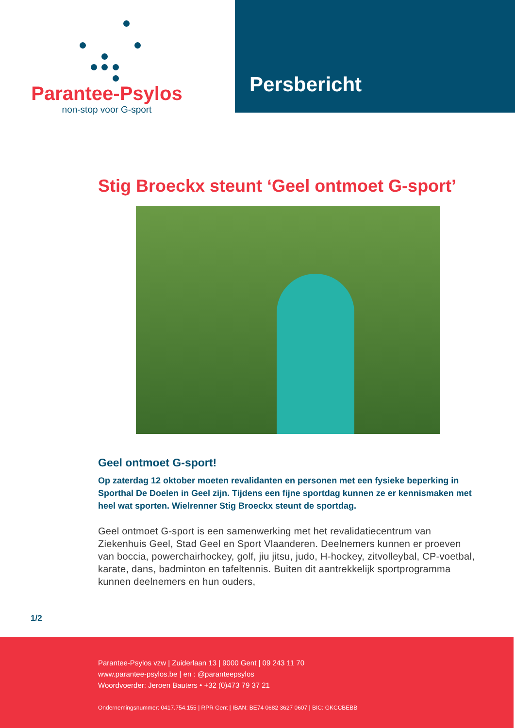Parantee-Psylos
non-stop voor G-sport
Persbericht
Stig Broeckx steunt ‘Geel ontmoet G-sport’
Geel ontmoet G-sport!
Op zaterdag 12 oktober moeten revalidanten en personen met een fysieke beperking in Sporthal De Doelen in Geel zijn. Tijdens een fijne sportdag kunnen ze er kennismaken met heel wat sporten. Wielrenner Stig Broeckx steunt de sportdag.
Geel ontmoet G-sport is een samenwerking met het revalidatiecentrum van Ziekenhuis Geel, Stad Geel en Sport Vlaanderen. Deelnemers kunnen er proeven van boccia, powerchairhockey, golf, jiu jitsu, judo, H-hockey, zitvolleybal, CP-voetbal, karate, dans, badminton en tafeltennis. Buiten dit aantrekkelijk sportprogramma kunnen deelnemers en hun ouders,
1/2
Parantee-Psylos vzw | Zuiderlaan 13 | 9000 Gent | 09 243 11 70
www.parantee-psylos.be | en : @paranteepsylos
Woordvoerder: Jeroen Bauters • +32 (0)473 79 37 21
Ondernemingsnummer: 0417.754.155 | RPR Gent | IBAN: BE74 0682 3627 0607 | BIC: GKCCBEBB